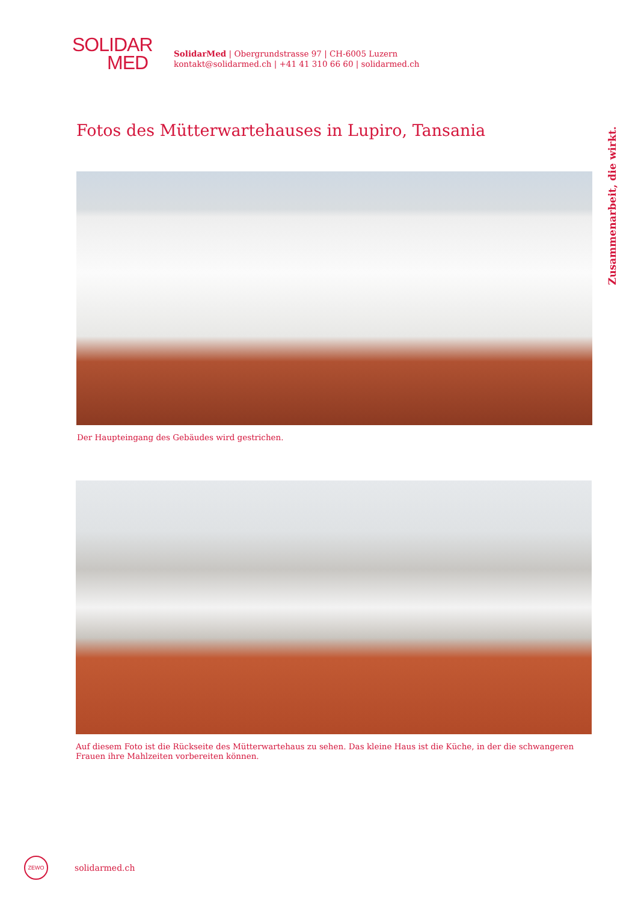SOLIDAR
MED
SolidarMed | Obergrundstrasse 97 | CH-6005 Luzern
kontakt@solidarmed.ch | +41 41 310 66 60 | solidarmed.ch
Fotos des Mütterwartehauses in Lupiro, Tansania
Der Haupteingang des Gebäudes wird gestrichen.
Auf diesem Foto ist die Rückseite des Mütterwartehaus zu sehen. Das kleine Haus ist die Küche, in der die schwangeren Frauen ihre Mahlzeiten vorbereiten können.
ZEWO
solidarmed.ch
Zusammenarbeit, die wirkt.